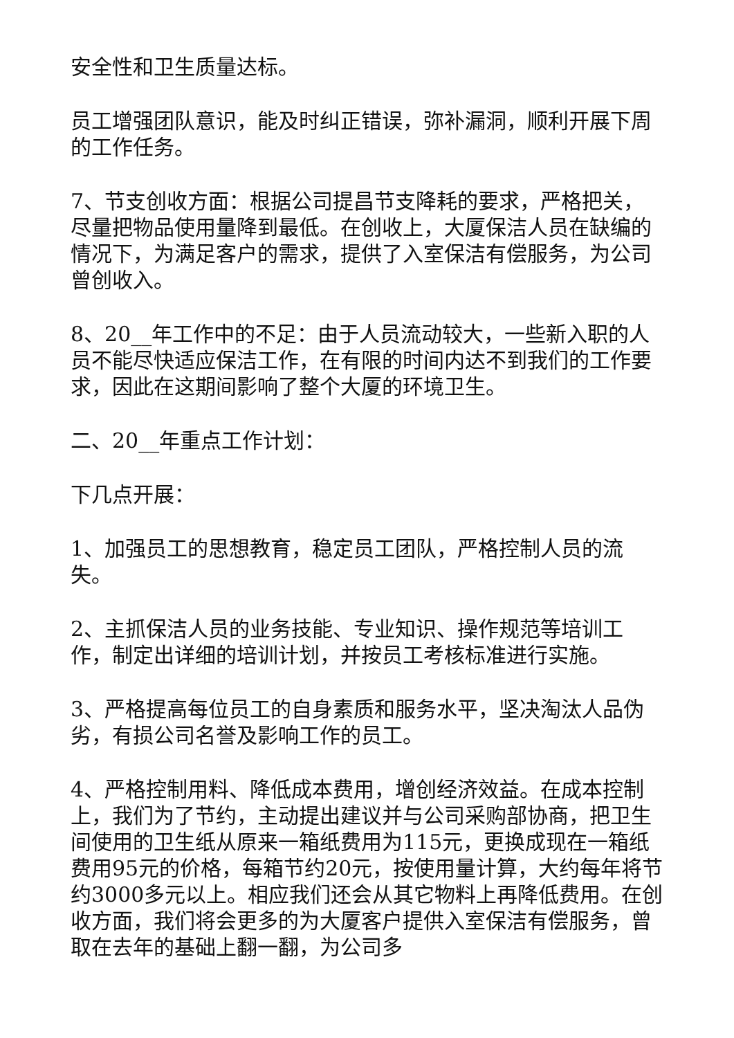安全性和卫生质量达标。
员工增强团队意识，能及时纠正错误，弥补漏洞，顺利开展下周的工作任务。
7、节支创收方面：根据公司提昌节支降耗的要求，严格把关，尽量把物品使用量降到最低。在创收上，大厦保洁人员在缺编的情况下，为满足客户的需求，提供了入室保洁有偿服务，为公司曾创收入。
8、20__年工作中的不足：由于人员流动较大，一些新入职的人员不能尽快适应保洁工作，在有限的时间内达不到我们的工作要求，因此在这期间影响了整个大厦的环境卫生。
二、20__年重点工作计划：
下几点开展：
1、加强员工的思想教育，稳定员工团队，严格控制人员的流失。
2、主抓保洁人员的业务技能、专业知识、操作规范等培训工作，制定出详细的培训计划，并按员工考核标准进行实施。
3、严格提高每位员工的自身素质和服务水平，坚决淘汰人品伪劣，有损公司名誉及影响工作的员工。
4、严格控制用料、降低成本费用，增创经济效益。在成本控制上，我们为了节约，主动提出建议并与公司采购部协商，把卫生间使用的卫生纸从原来一箱纸费用为115元，更换成现在一箱纸费用95元的价格，每箱节约20元，按使用量计算，大约每年将节约3000多元以上。相应我们还会从其它物料上再降低费用。在创收方面，我们将会更多的为大厦客户提供入室保洁有偿服务，曾取在去年的基础上翻一翻，为公司多